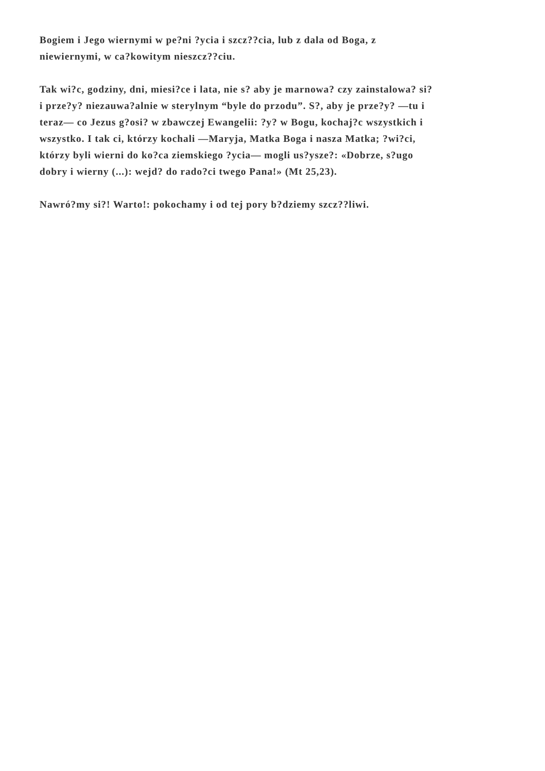Bogiem i Jego wiernymi w pe?ni ?ycia i szcz??cia, lub z dala od Boga, z
niewiernymi, w ca?kowitym nieszcz??ciu.
Tak wi?c, godziny, dni, miesi?ce i lata, nie s? aby je marnowa? czy zainstalowa? si?
i prze?y? niezauwa?alnie w sterylnym “byle do przodu”. S?, aby je prze?y? —tu i
teraz— co Jezus g?osi? w zbawczej Ewangelii: ?y? w Bogu, kochaj?c wszystkich i
wszystko. I tak ci, którzy kochali —Maryja, Matka Boga i nasza Matka; ?wi?ci,
którzy byli wierni do ko?ca ziemskiego ?ycia— mogli us?ysze?: «Dobrze, s?ugo
dobry i wierny (...): wejd? do rado?ci twego Pana!» (Mt 25,23).
Nawró?my si?! Warto!: pokochamy i od tej pory b?dziemy szcz??liwi.